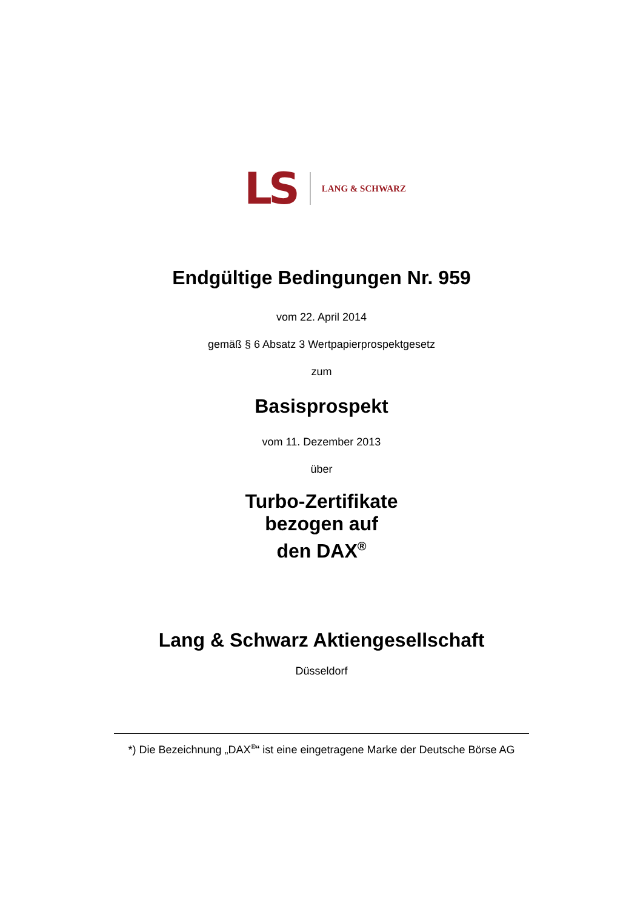LS LANG & SCHWARZ
Endgültige Bedingungen Nr. 959
vom 22. April 2014
gemäß § 6 Absatz 3 Wertpapierprospektgesetz
zum
Basisprospekt
vom 11. Dezember 2013
über
Turbo-Zertifikate
bezogen auf
den DAX<sup>®</sup>
Lang & Schwarz Aktiengesellschaft
Düsseldorf
*) Die Bezeichnung „DAX<sup>®</sup>“ ist eine eingetragene Marke der Deutsche Börse AG